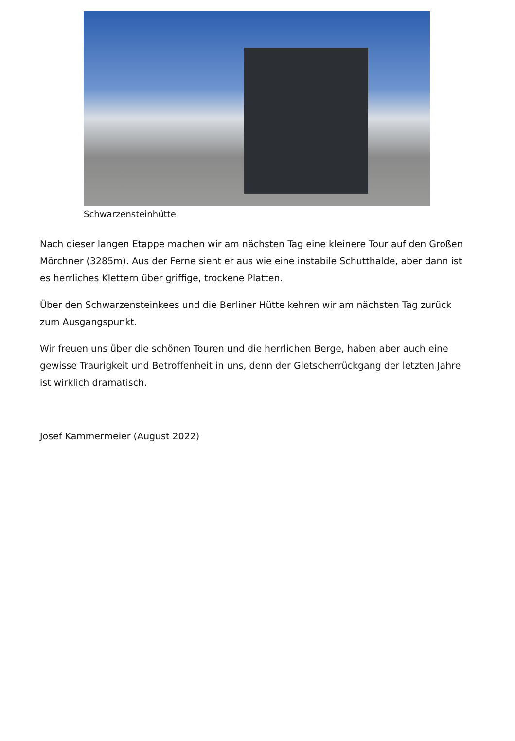Schwarzensteinhütte
Nach dieser langen Etappe machen wir am nächsten Tag eine kleinere Tour auf den Großen Mörchner (3285m). Aus der Ferne sieht er aus wie eine instabile Schutthalde, aber dann ist es herrliches Klettern über griffige, trockene Platten.
Über den Schwarzensteinkees und die Berliner Hütte kehren wir am nächsten Tag zurück zum Ausgangspunkt.
Wir freuen uns über die schönen Touren und die herrlichen Berge, haben aber auch eine gewisse Traurigkeit und Betroffenheit in uns, denn der Gletscherrückgang der letzten Jahre ist wirklich dramatisch.
Josef Kammermeier (August 2022)